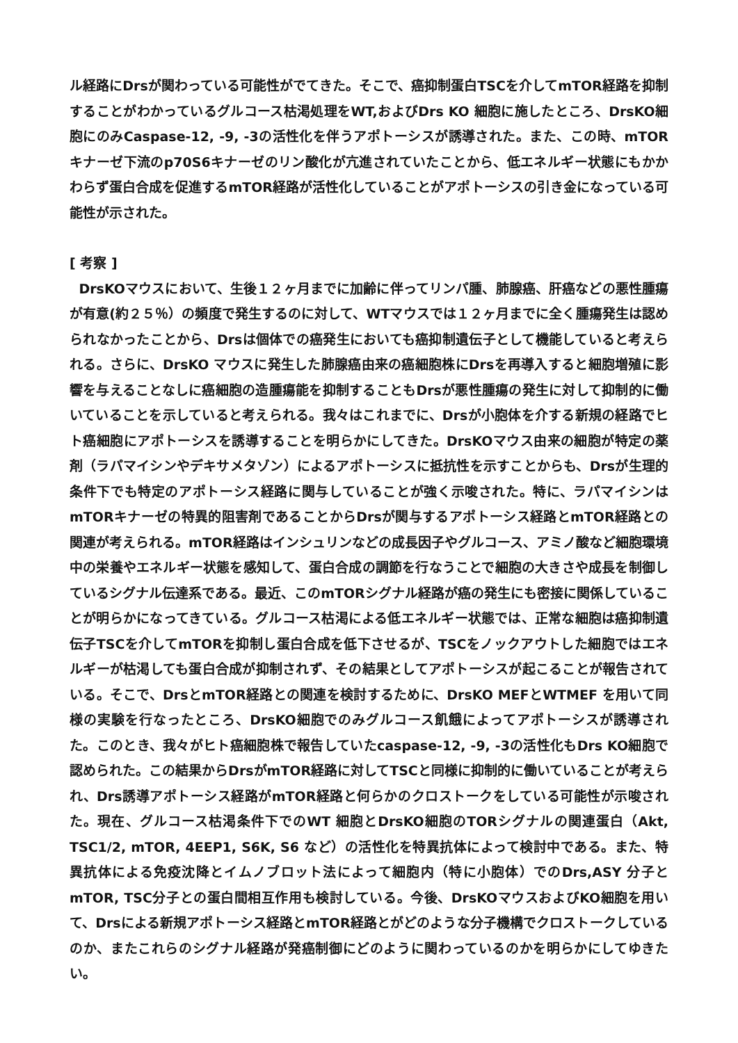ル経路にDrsが関わっている可能性がでてきた。そこで、癌抑制蛋白TSCを介してmTOR経路を抑制することがわかっているグルコース枯渇処理をWT,およびDrs KO 細胞に施したところ、DrsKO細胞にのみCaspase-12, -9, -3の活性化を伴うアポトーシスが誘導された。また、この時、mTORキナーゼ下流のp70S6キナーゼのリン酸化が亢進されていたことから、低エネルギー状態にもかかわらず蛋白合成を促進するmTOR経路が活性化していることがアポトーシスの引き金になっている可能性が示された。
[ 考察 ]
DrsKOマウスにおいて、生後１２ヶ月までに加齢に伴ってリンパ腫、肺腺癌、肝癌などの悪性腫瘍が有意(約２５％）の頻度で発生するのに対して、WTマウスでは１２ヶ月までに全く腫瘍発生は認められなかったことから、Drsは個体での癌発生においても癌抑制遺伝子として機能していると考えられる。さらに、DrsKO マウスに発生した肺腺癌由来の癌細胞株にDrsを再導入すると細胞増殖に影響を与えることなしに癌細胞の造腫瘍能を抑制することもDrsが悪性腫瘍の発生に対して抑制的に働いていることを示していると考えられる。我々はこれまでに、Drsが小胞体を介する新規の経路でヒト癌細胞にアポトーシスを誘導することを明らかにしてきた。DrsKOマウス由来の細胞が特定の薬剤（ラパマイシンやデキサメタゾン）によるアポトーシスに抵抗性を示すことからも、Drsが生理的条件下でも特定のアポトーシス経路に関与していることが強く示唆された。特に、ラパマイシンはmTORキナーゼの特異的阻害剤であることからDrsが関与するアポトーシス経路とmTOR経路との関連が考えられる。mTOR経路はインシュリンなどの成長因子やグルコース、アミノ酸など細胞環境中の栄養やエネルギー状態を感知して、蛋白合成の調節を行なうことで細胞の大きさや成長を制御しているシグナル伝達系である。最近、このmTORシグナル経路が癌の発生にも密接に関係していることが明らかになってきている。グルコース枯渇による低エネルギー状態では、正常な細胞は癌抑制遺伝子TSCを介してmTORを抑制し蛋白合成を低下させるが、TSCをノックアウトした細胞ではエネルギーが枯渇しても蛋白合成が抑制されず、その結果としてアポトーシスが起こることが報告されている。そこで、DrsとmTOR経路との関連を検討するために、DrsKO MEFとWTMEF を用いて同様の実験を行なったところ、DrsKO細胞でのみグルコース飢餓によってアポトーシスが誘導された。このとき、我々がヒト癌細胞株で報告していたcaspase-12, -9, -3の活性化もDrs KO細胞で認められた。この結果からDrsがmTOR経路に対してTSCと同様に抑制的に働いていることが考えられ、Drs誘導アポトーシス経路がmTOR経路と何らかのクロストークをしている可能性が示唆された。現在、グルコース枯渇条件下でのWT 細胞とDrsKO細胞のTORシグナルの関連蛋白（Akt, TSC1/2, mTOR, 4EEP1, S6K, S6 など）の活性化を特異抗体によって検討中である。また、特異抗体による免疫沈降とイムノブロット法によって細胞内（特に小胞体）でのDrs,ASY 分子とmTOR, TSC分子との蛋白間相互作用も検討している。今後、DrsKOマウスおよびKO細胞を用いて、Drsによる新規アポトーシス経路とmTOR経路とがどのような分子機構でクロストークしているのか、またこれらのシグナル経路が発癌制御にどのように関わっているのかを明らかにしてゆきたい。